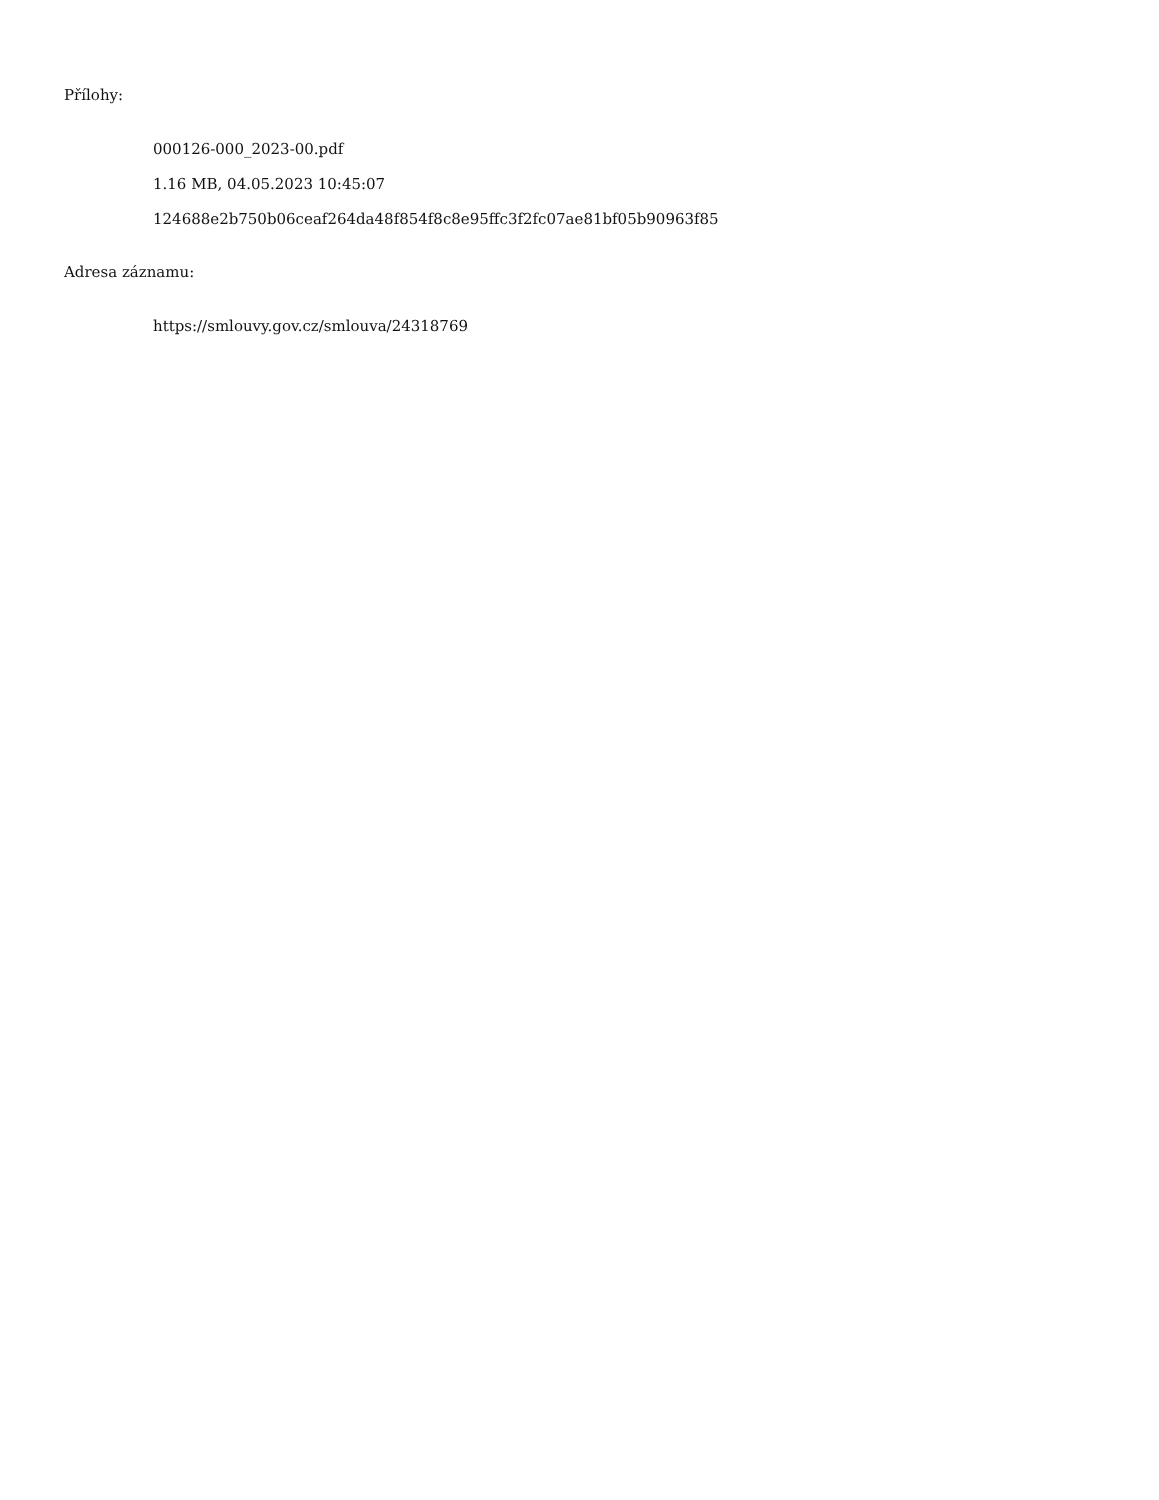Přílohy:
000126-000_2023-00.pdf
1.16 MB, 04.05.2023 10:45:07
124688e2b750b06ceaf264da48f854f8c8e95ffc3f2fc07ae81bf05b90963f85
Adresa záznamu:
https://smlouvy.gov.cz/smlouva/24318769